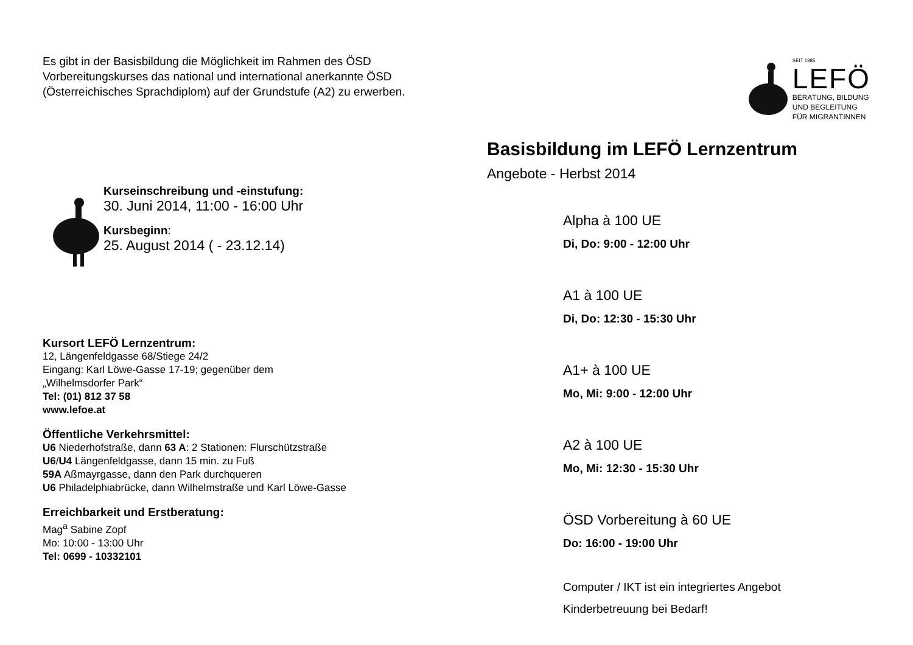Es gibt in der Basisbildung die Möglichkeit im Rahmen des ÖSD Vorbereitungskurses das national und international anerkannte ÖSD (Österreichisches Sprachdiplom) auf der Grundstufe (A2) zu erwerben.
Kurseinschreibung und -einstufung:
30. Juni 2014, 11:00 - 16:00 Uhr
Kursbeginn:
25. August 2014 ( - 23.12.14)
Kursort LEFÖ Lernzentrum:
12, Längenfeldgasse 68/Stiege 24/2
Eingang: Karl Löwe-Gasse 17-19; gegenüber dem
„Wilhelmsdorfer Park“
Tel: (01) 812 37 58
www.lefoe.at
Öffentliche Verkehrsmittel:
U6 Niederhofstraße, dann 63 A: 2 Stationen: Flurschützstraße
U6/U4 Längenfeldgasse, dann 15 min. zu Fuß
59A Aßmayrgasse, dann den Park durchqueren
U6 Philadelphiabrücke, dann Wilhelmstraße und Karl Löwe-Gasse
Erreichbarkeit und Erstberatung:
Mag<sup>a</sup> Sabine Zopf
Mo: 10:00 - 13:00 Uhr
Tel: 0699 - 10332101
SEIT 1985
LEFÖ
BERATUNG, BILDUNG
UND BEGLEITUNG
FÜR MIGRANTINNEN
Basisbildung im LEFÖ Lernzentrum
Angebote - Herbst 2014
Alpha à 100 UE
Di, Do: 9:00 - 12:00 Uhr
A1 à 100 UE
Di, Do: 12:30 - 15:30 Uhr
A1+ à 100 UE
Mo, Mi: 9:00 - 12:00 Uhr
A2 à 100 UE
Mo, Mi: 12:30 - 15:30 Uhr
ÖSD Vorbereitung à 60 UE
Do: 16:00 - 19:00 Uhr
Computer / IKT ist ein integriertes Angebot
Kinderbetreuung bei Bedarf!